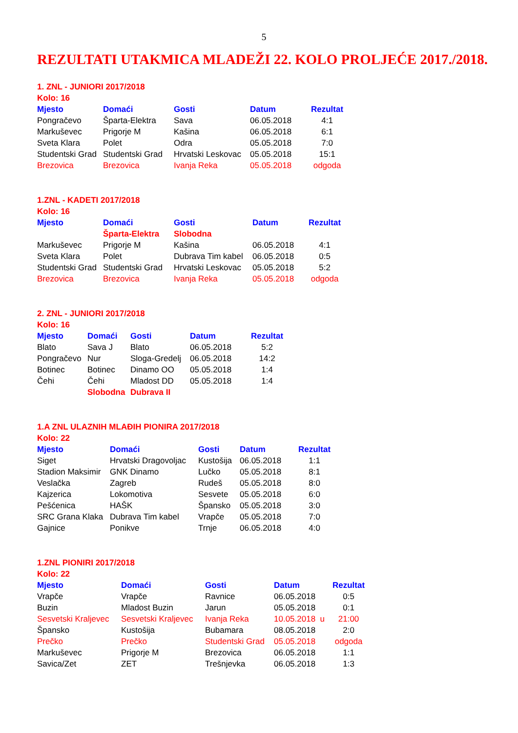5
REZULTATI UTAKMICA MLADEŽI 22. KOLO PROLJEĆE 2017./2018.
1. ZNL - JUNIORI 2017/2018
Kolo: 16
| Mjesto | Domaći | Gosti | Datum | Rezultat |
| --- | --- | --- | --- | --- |
| Pongračevo | Šparta-Elektra | Sava | 06.05.2018 | 4:1 |
| Markuševec | Prigorje M | Kašina | 06.05.2018 | 6:1 |
| Sveta Klara | Polet | Odra | 05.05.2018 | 7:0 |
| Studentski Grad | Studentski Grad | Hrvatski Leskovac | 05.05.2018 | 15:1 |
| Brezovica | Brezovica | Ivanja Reka | 05.05.2018 | odgoda |
1.ZNL - KADETI 2017/2018
Kolo: 16
| Mjesto | Domaći | Gosti | Datum | Rezultat |
| --- | --- | --- | --- | --- |
| | Šparta-Elektra | Slobodna | | |
| Markuševec | Prigorje M | Kašina | 06.05.2018 | 4:1 |
| Sveta Klara | Polet | Dubrava Tim kabel | 06.05.2018 | 0:5 |
| Studentski Grad | Studentski Grad | Hrvatski Leskovac | 05.05.2018 | 5:2 |
| Brezovica | Brezovica | Ivanja Reka | 05.05.2018 | odgoda |
2. ZNL - JUNIORI 2017/2018
Kolo: 16
| Mjesto | Domaći | Gosti | Datum | Rezultat |
| --- | --- | --- | --- | --- |
| Blato | Sava J | Blato | 06.05.2018 | 5:2 |
| Pongračevo | Nur | Sloga-Gredelj | 06.05.2018 | 14:2 |
| Botinec | Botinec | Dinamo OO | 05.05.2018 | 1:4 |
| Čehi | Čehi | Mladost DD | 05.05.2018 | 1:4 |
| | Slobodna | Dubrava II | | |
1.A ZNL ULAZNIH MLAĐIH PIONIRA 2017/2018
Kolo: 22
| Mjesto | Domaći | Gosti | Datum | Rezultat |
| --- | --- | --- | --- | --- |
| Siget | Hrvatski Dragovoljac | Kustošija | 06.05.2018 | 1:1 |
| Stadion Maksimir | GNK Dinamo | Lučko | 05.05.2018 | 8:1 |
| Veslačka | Zagreb | Rudeš | 05.05.2018 | 8:0 |
| Kajzerica | Lokomotiva | Sesvete | 05.05.2018 | 6:0 |
| Pešćenica | HAŠK | Špansko | 05.05.2018 | 3:0 |
| SRC Grana Klaka | Dubrava Tim kabel | Vrapče | 05.05.2018 | 7:0 |
| Gajnice | Ponikve | Trnje | 06.05.2018 | 4:0 |
1.ZNL PIONIRI 2017/2018
Kolo: 22
| Mjesto | Domaći | Gosti | Datum | Rezultat |
| --- | --- | --- | --- | --- |
| Vrapče | Vrapče | Ravnice | 06.05.2018 | 0:5 |
| Buzin | Mladost Buzin | Jarun | 05.05.2018 | 0:1 |
| Sesvetski Kraljevec | Sesvetski Kraljevec | Ivanja Reka | 10.05.2018 u | 21:00 |
| Špansko | Kustošija | Bubamara | 08.05.2018 | 2:0 |
| Prečko | Prečko | Studentski Grad | 05.05.2018 | odgoda |
| Markuševec | Prigorje M | Brezovica | 06.05.2018 | 1:1 |
| Savica/Zet | ZET | Trešnjevka | 06.05.2018 | 1:3 |